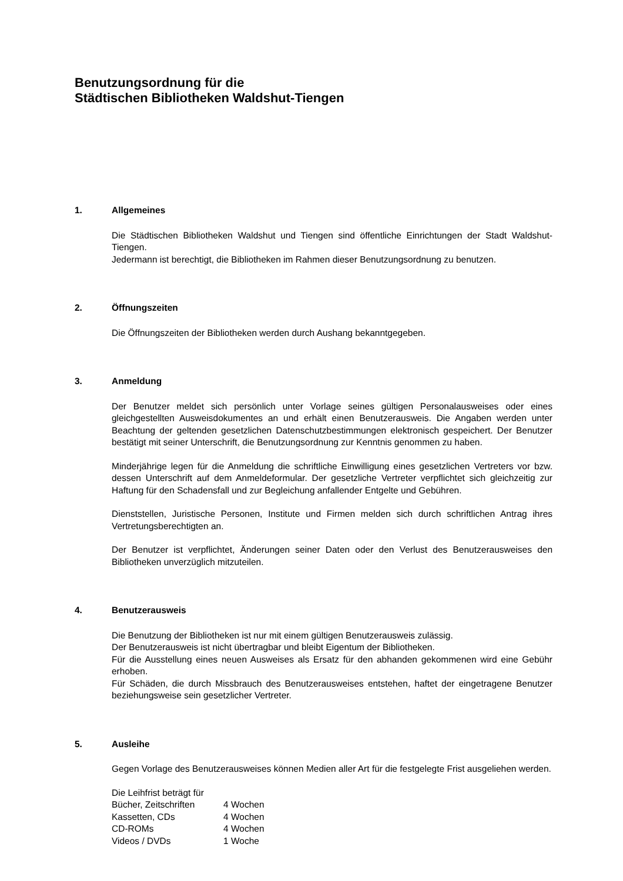Benutzungsordnung für die
Städtischen Bibliotheken Waldshut-Tiengen
1. Allgemeines
Die Städtischen Bibliotheken Waldshut und Tiengen sind öffentliche Einrichtungen der Stadt Waldshut-Tiengen.
Jedermann ist berechtigt, die Bibliotheken im Rahmen dieser Benutzungsordnung zu benutzen.
2. Öffnungszeiten
Die Öffnungszeiten der Bibliotheken werden durch Aushang bekanntgegeben.
3. Anmeldung
Der Benutzer meldet sich persönlich unter Vorlage seines gültigen Personalausweises oder eines gleichgestellten Ausweisdokumentes an und erhält einen Benutzerausweis. Die Angaben werden unter Beachtung der geltenden gesetzlichen Datenschutzbestimmungen elektronisch gespeichert. Der Benutzer bestätigt mit seiner Unterschrift, die Benutzungsordnung zur Kenntnis genommen zu haben.
Minderjährige legen für die Anmeldung die schriftliche Einwilligung eines gesetzlichen Vertreters vor bzw. dessen Unterschrift auf dem Anmeldeformular. Der gesetzliche Vertreter verpflichtet sich gleichzeitig zur Haftung für den Schadensfall und zur Begleichung anfallender Entgelte und Gebühren.
Dienststellen, Juristische Personen, Institute und Firmen melden sich durch schriftlichen Antrag ihres Vertretungsberechtigten an.
Der Benutzer ist verpflichtet, Änderungen seiner Daten oder den Verlust des Benutzerausweises den Bibliotheken unverzüglich mitzuteilen.
4. Benutzerausweis
Die Benutzung der Bibliotheken ist nur mit einem gültigen Benutzerausweis zulässig.
Der Benutzerausweis ist nicht übertragbar und bleibt Eigentum der Bibliotheken.
Für die Ausstellung eines neuen Ausweises als Ersatz für den abhanden gekommenen wird eine Gebühr erhoben.
Für Schäden, die durch Missbrauch des Benutzerausweises entstehen, haftet der eingetragene Benutzer beziehungsweise sein gesetzlicher Vertreter.
5. Ausleihe
Gegen Vorlage des Benutzerausweises können Medien aller Art für die festgelegte Frist ausgeliehen werden.
Die Leihfrist beträgt für
| Bücher, Zeitschriften | 4 Wochen |
| Kassetten, CDs | 4 Wochen |
| CD-ROMs | 4 Wochen |
| Videos / DVDs | 1 Woche |